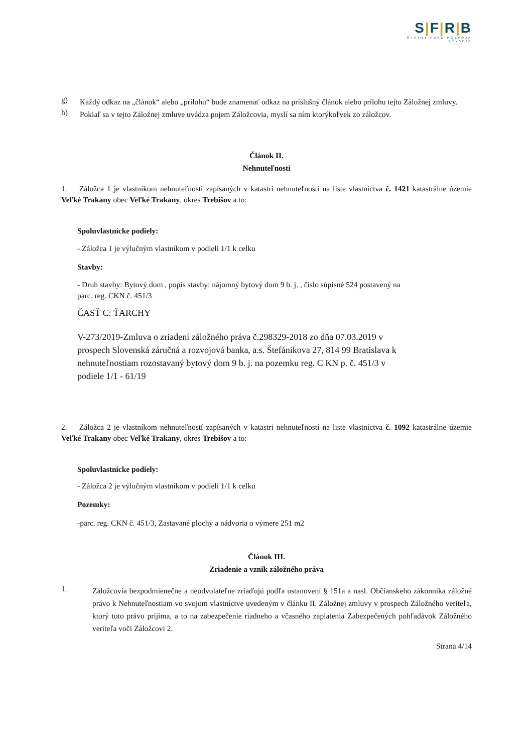S|F|R|B
ŠTÁTNY FOND ROZVOJA BÝVANIA
g)
Každý odkaz na „článok“ alebo „prílohu“ bude znamenať odkaz na príslušný článok alebo prílohu tejto Záložnej zmluvy.
h)
Pokiaľ sa v tejto Záložnej zmluve uvádza pojem Záložcovia, myslí sa ním ktorýkoľvek zo záložcov.
Článok II.
Nehnuteľnosti
1. Záložca 1 je vlastníkom nehnuteľností zapísaných v katastri nehnuteľností na liste vlastníctva č. 1421 katastrálne územie Veľké Trakany obec Veľké Trakany, okres Trebišov a to:
Spoluvlastnícke podiely:
- Záložca 1 je výlučným vlastníkom v podieli 1/1 k celku
Stavby:
- Druh stavby: Bytový dom , popis stavby: nájomný bytový dom 9 b. j. , číslo súpisné 524 postavený na
parc. reg. CKN č. 451/3
ČASŤ C: ŤARCHY
V-273/2019-Zmluva o zriadení záložného práva č.298329-2018 zo dňa 07.03.2019 v
prospech Slovenská záručná a rozvojová banka, a.s. Štefánikova 27, 814 99 Bratislava k
nehnuteľnostiam rozostavaný bytový dom 9 b. j. na pozemku reg. C KN p. č. 451/3 v
podiele 1/1 - 61/19
2. Záložca 2 je vlastníkom nehnuteľností zapísaných v katastri nehnuteľností na liste vlastníctva č. 1092 katastrálne územie Veľké Trakany obec Veľké Trakany, okres Trebišov a to:
Spoluvlastnícke podiely:
- Záložca 2 je výlučným vlastníkom v podieli 1/1 k celku
Pozemky:
-parc. reg. CKN č. 451/3, Zastavané plochy a nádvoria o výmere 251 m2
Článok III.
Zriadenie a vznik záložného práva
1.
Záložcovia bezpodmienečne a neodvolateľne zriaďujú podľa ustanovení § 151a a nasl. Občianskeho zákonníka záložné právo k Nehnuteľnostiam vo svojom vlastníctve uvedeným v článku II. Záložnej zmluvy v prospech Záložného veriteľa, ktorý toto právo prijíma, a to na zabezpečenie riadneho a včasného zaplatenia Zabezpečených pohľadávok Záložného veriteľa voči Záložcovi 2.
Strana 4/14